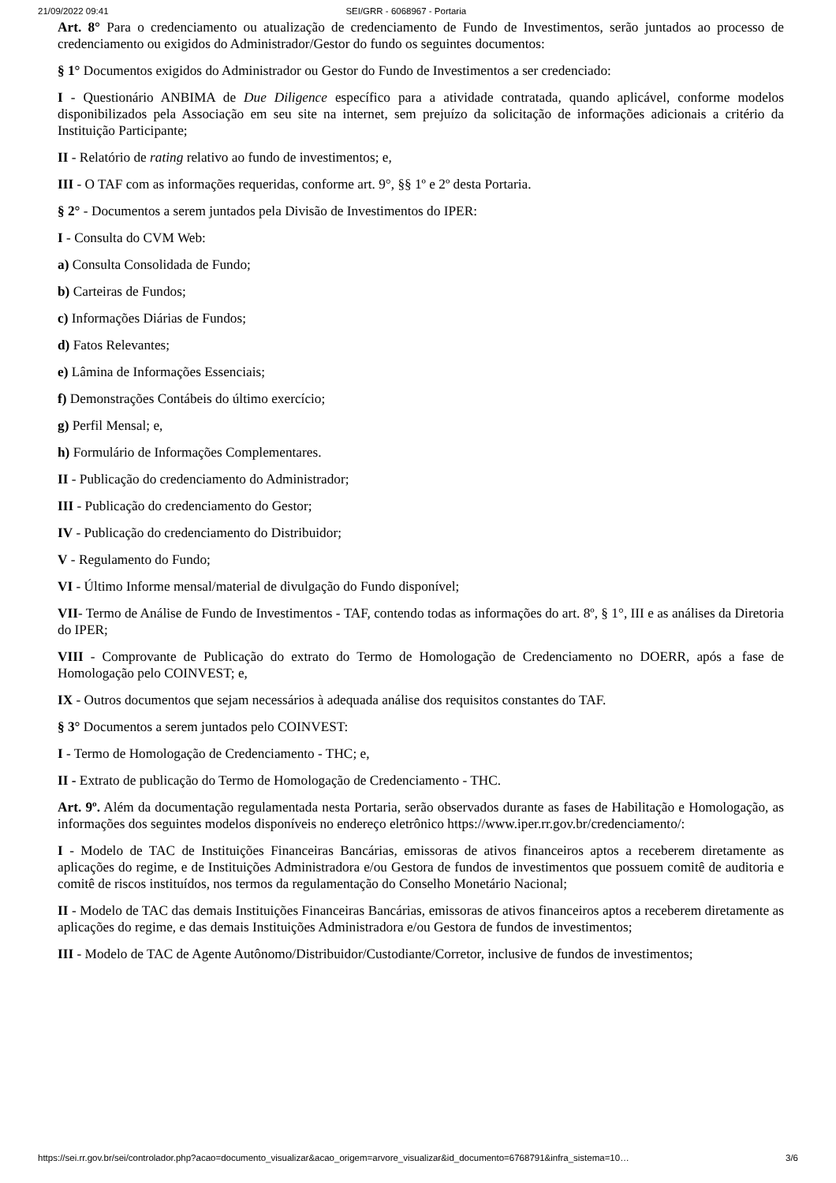21/09/2022 09:41 SEI/GRR - 6068967 - Portaria
Art. 8° Para o credenciamento ou atualização de credenciamento de Fundo de Investimentos, serão juntados ao processo de credenciamento ou exigidos do Administrador/Gestor do fundo os seguintes documentos:
§ 1° Documentos exigidos do Administrador ou Gestor do Fundo de Investimentos a ser credenciado:
I - Questionário ANBIMA de Due Diligence específico para a atividade contratada, quando aplicável, conforme modelos disponibilizados pela Associação em seu site na internet, sem prejuízo da solicitação de informações adicionais a critério da Instituição Participante;
II - Relatório de rating relativo ao fundo de investimentos; e,
III - O TAF com as informações requeridas, conforme art. 9°, §§ 1º e 2º desta Portaria.
§ 2° - Documentos a serem juntados pela Divisão de Investimentos do IPER:
I - Consulta do CVM Web:
a) Consulta Consolidada de Fundo;
b) Carteiras de Fundos;
c) Informações Diárias de Fundos;
d) Fatos Relevantes;
e) Lâmina de Informações Essenciais;
f) Demonstrações Contábeis do último exercício;
g) Perfil Mensal; e,
h) Formulário de Informações Complementares.
II - Publicação do credenciamento do Administrador;
III - Publicação do credenciamento do Gestor;
IV - Publicação do credenciamento do Distribuidor;
V - Regulamento do Fundo;
VI - Último Informe mensal/material de divulgação do Fundo disponível;
VII- Termo de Análise de Fundo de Investimentos - TAF, contendo todas as informações do art. 8º, § 1°, III e as análises da Diretoria do IPER;
VIII - Comprovante de Publicação do extrato do Termo de Homologação de Credenciamento no DOERR, após a fase de Homologação pelo COINVEST; e,
IX - Outros documentos que sejam necessários à adequada análise dos requisitos constantes do TAF.
§ 3° Documentos a serem juntados pelo COINVEST:
I - Termo de Homologação de Credenciamento - THC; e,
II - Extrato de publicação do Termo de Homologação de Credenciamento - THC.
Art. 9º. Além da documentação regulamentada nesta Portaria, serão observados durante as fases de Habilitação e Homologação, as informações dos seguintes modelos disponíveis no endereço eletrônico https://www.iper.rr.gov.br/credenciamento/:
I - Modelo de TAC de Instituições Financeiras Bancárias, emissoras de ativos financeiros aptos a receberem diretamente as aplicações do regime, e de Instituições Administradora e/ou Gestora de fundos de investimentos que possuem comitê de auditoria e comitê de riscos instituídos, nos termos da regulamentação do Conselho Monetário Nacional;
II - Modelo de TAC das demais Instituições Financeiras Bancárias, emissoras de ativos financeiros aptos a receberem diretamente as aplicações do regime, e das demais Instituições Administradora e/ou Gestora de fundos de investimentos;
III - Modelo de TAC de Agente Autônomo/Distribuidor/Custodiante/Corretor, inclusive de fundos de investimentos;
https://sei.rr.gov.br/sei/controlador.php?acao=documento_visualizar&acao_origem=arvore_visualizar&id_documento=6768791&infra_sistema=10… 3/6